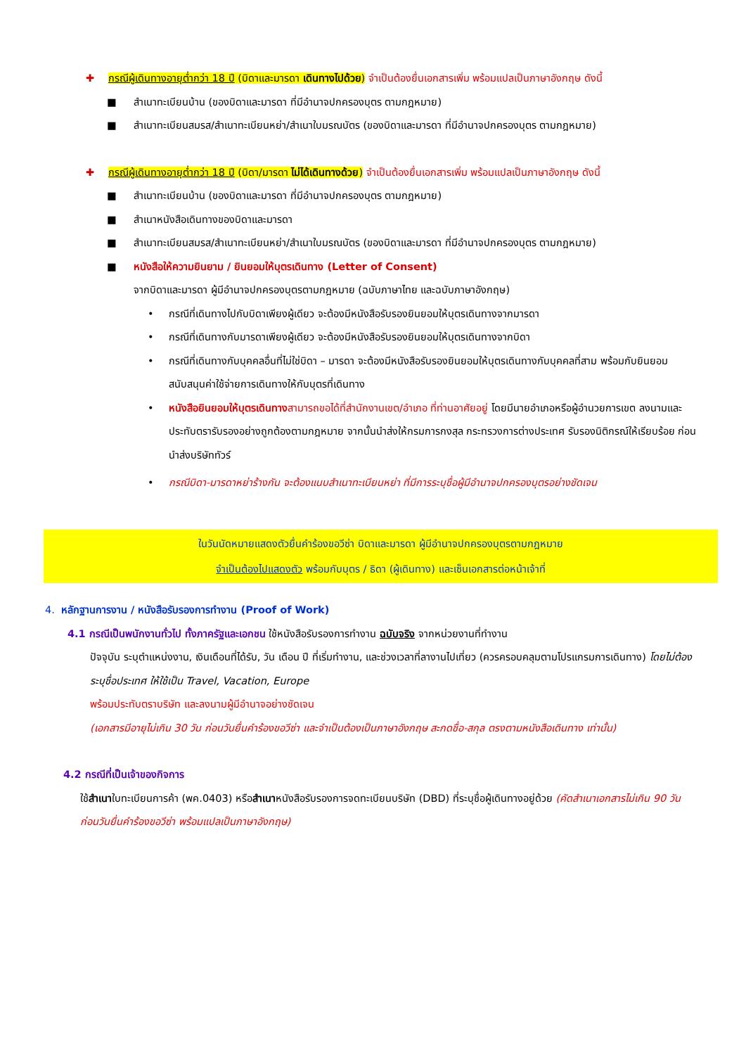✚ กรณีผู้เดินทางอายุต่ำกว่า 18 ปี (บิดาและมารดา เดินทางไปด้วย) จำเป็นต้องยื่นเอกสารเพิ่ม พร้อมแปลเป็นภาษาอังกฤษ ดังนี้
■ สำเนาทะเบียนบ้าน (ของบิดาและมารดา ที่มีอำนาจปกครองบุตร ตามกฎหมาย)
■ สำเนาทะเบียนสมรส/สำเนาทะเบียนหย่า/สำเนาใบมรณบัตร (ของบิดาและมารดา ที่มีอำนาจปกครองบุตร ตามกฎหมาย)
✚ กรณีผู้เดินทางอายุต่ำกว่า 18 ปี (บิดา/มารดา ไม่ได้เดินทางด้วย) จำเป็นต้องยื่นเอกสารเพิ่ม พร้อมแปลเป็นภาษาอังกฤษ ดังนี้
■ สำเนาทะเบียนบ้าน (ของบิดาและมารดา ที่มีอำนาจปกครองบุตร ตามกฎหมาย)
■ สำเนาหนังสือเดินทางของบิดาและมารดา
■ สำเนาทะเบียนสมรส/สำเนาทะเบียนหย่า/สำเนาใบมรณบัตร (ของบิดาและมารดา ที่มีอำนาจปกครองบุตร ตามกฎหมาย)
■ หนังสือให้ความยินยาม / ยินยอมให้บุตรเดินทาง (Letter of Consent)
จากบิดาและมารดา ผู้มีอำนาจปกครองบุตรตามกฎหมาย (ฉบับภาษาไทย และฉบับภาษาอังกฤษ)
• กรณีที่เดินทางไปกับบิดาเพียงผู้เดียว จะต้องมีหนังสือรับรองยินยอมให้บุตรเดินทางจากมารดา
• กรณีที่เดินทางกับมารดาเพียงผู้เดียว จะต้องมีหนังสือรับรองยินยอมให้บุตรเดินทางจากบิดา
• กรณีที่เดินทางกับบุคคลอื่นที่ไม่ใช่บิดา – มารดา จะต้องมีหนังสือรับรองยินยอมให้บุตรเดินทางกับบุคคลที่สาม พร้อมกับยินยอมสนับสนุนค่าใช้จ่ายการเดินทางให้กับบุตรที่เดินทาง
• หนังสือยินยอมให้บุตรเดินทาง สามารถขอได้ที่สำนักงานเขต/อำเภอ ที่ท่านอาศัยอยู่ โดยมีนายอำเภอหรือผู้อำนวยการเขต ลงนามและประทับตรารับรองอย่างถูกต้องตามกฎหมาย จากนั้นนำส่งให้กรมการกงสุล กระทรวงการต่างประเทศ รับรองนิติกรณ์ให้เรียบร้อย ก่อนนำส่งบริษัททัวร์
• กรณีบิดา-มารดาหย่าร้างกัน จะต้องแนบสำเนาทะเบียนหย่า ที่มีการระบุชื่อผู้มีอำนาจปกครองบุตรอย่างชัดเจน
ในวันนัดหมายแสดงตัวยื่นคำร้องขอวีซ่า บิดาและมารดา ผู้มีอำนาจปกครองบุตรตามกฎหมาย
จำเป็นต้องไปแสดงตัว พร้อมกับบุตร / ธิดา (ผู้เดินทาง) และเซ็นเอกสารต่อหน้าเจ้าที่
4. หลักฐานการงาน / หนังสือรับรองการทำงาน (Proof of Work)
4.1 กรณีเป็นพนักงานทั่วไป ทั้งภาครัฐและเอกชน ใช้หนังสือรับรองการทำงาน ฉบับจริง จากหน่วยงานที่ทำงาน
ปัจจุบัน ระบุตำแหน่งงาน, เงินเดือนที่ได้รับ, วัน เดือน ปี ที่เริ่มทำงาน, และช่วงเวลาที่ลางานไปเที่ยว (ควรครอบคลุมตามโปรแกรมการเดินทาง) โดยไม่ต้องระบุชื่อประเทศ ให้ใช้เป็น Travel, Vacation, Europe
พร้อมประทับตราบริษัท และลงนามผู้มีอำนาจอย่างชัดเจน
(เอกสารมีอายุไม่เกิน 30 วัน ก่อนวันยื่นคำร้องขอวีซ่า และจำเป็นต้องเป็นภาษาอังกฤษ สะกดชื่อ-สกุล ตรงตามหนังสือเดินทาง เท่านั้น)
4.2 กรณีที่เป็นเจ้าของกิจการ
ใช้สำเนาใบทะเบียนการค้า (พค.0403) หรือสำเนาหนังสือรับรองการจดทะเบียนบริษัท (DBD) ที่ระบุชื่อผู้เดินทางอยู่ด้วย (คัดสำเนาเอกสารไม่เกิน 90 วัน ก่อนวันยื่นคำร้องขอวีซ่า พร้อมแปลเป็นภาษาอังกฤษ)